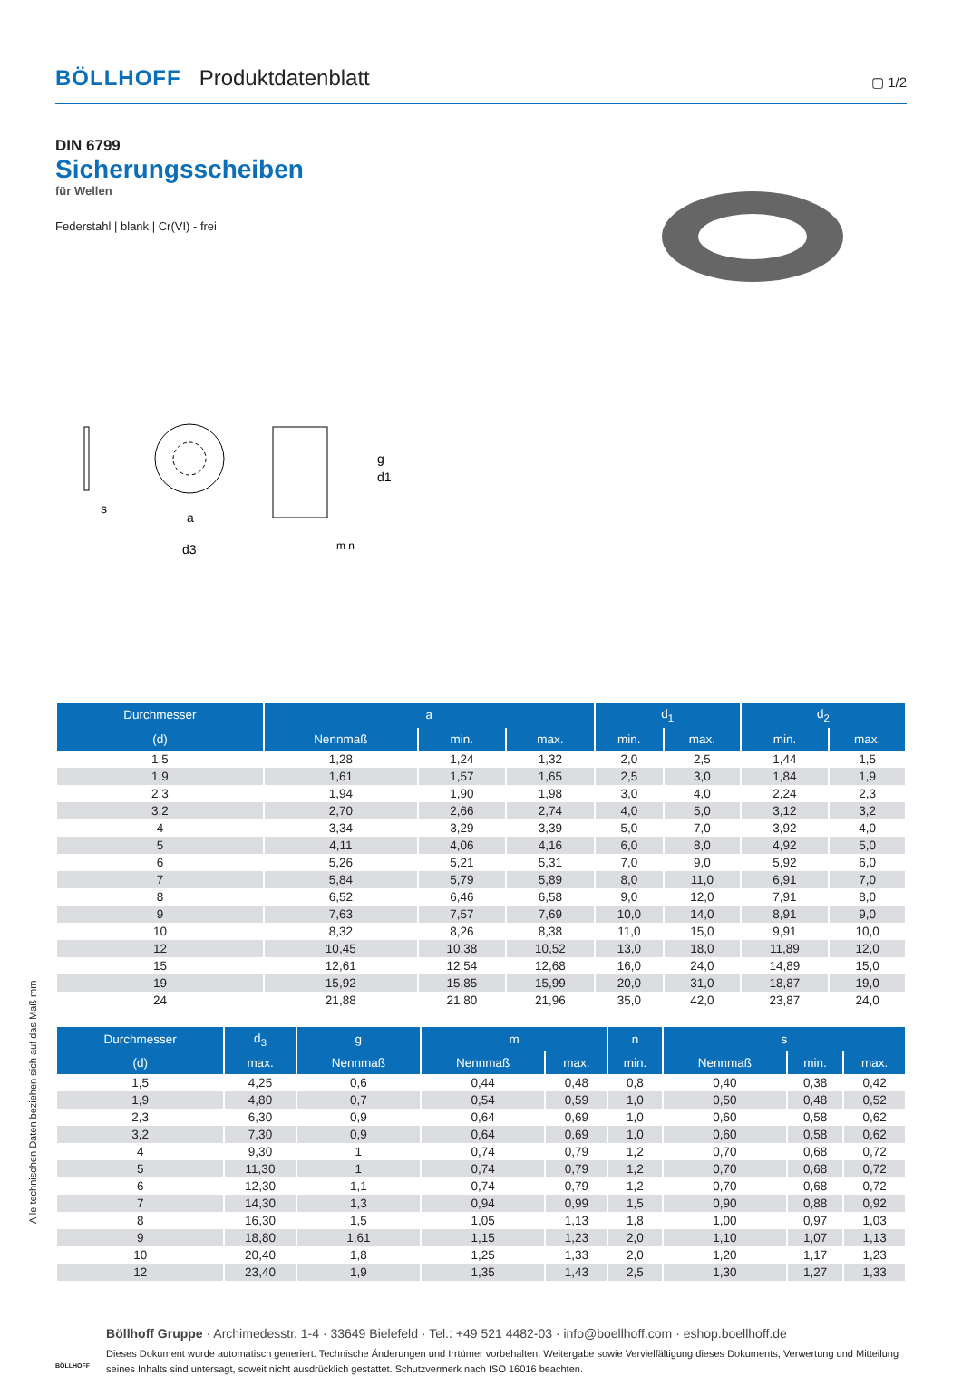BÖLLHOFF Produktdatenblatt ▢ 1/2
DIN 6799
Sicherungsscheiben
für Wellen
Federstahl | blank | Cr(VI) - frei
s
a
d3
g
d1
m n
| Durchmesser | a | | | d<sub>1</sub> | | d<sub>2</sub> | |
| --- | --- | --- | --- | --- | --- | --- | --- |
| (d) | Nennmaß | min. | max. | min. | max. | min. | max. |
| 1,5 | 1,28 | 1,24 | 1,32 | 2,0 | 2,5 | 1,44 | 1,5 |
| 1,9 | 1,61 | 1,57 | 1,65 | 2,5 | 3,0 | 1,84 | 1,9 |
| 2,3 | 1,94 | 1,90 | 1,98 | 3,0 | 4,0 | 2,24 | 2,3 |
| 3,2 | 2,70 | 2,66 | 2,74 | 4,0 | 5,0 | 3,12 | 3,2 |
| 4 | 3,34 | 3,29 | 3,39 | 5,0 | 7,0 | 3,92 | 4,0 |
| 5 | 4,11 | 4,06 | 4,16 | 6,0 | 8,0 | 4,92 | 5,0 |
| 6 | 5,26 | 5,21 | 5,31 | 7,0 | 9,0 | 5,92 | 6,0 |
| 7 | 5,84 | 5,79 | 5,89 | 8,0 | 11,0 | 6,91 | 7,0 |
| 8 | 6,52 | 6,46 | 6,58 | 9,0 | 12,0 | 7,91 | 8,0 |
| 9 | 7,63 | 7,57 | 7,69 | 10,0 | 14,0 | 8,91 | 9,0 |
| 10 | 8,32 | 8,26 | 8,38 | 11,0 | 15,0 | 9,91 | 10,0 |
| 12 | 10,45 | 10,38 | 10,52 | 13,0 | 18,0 | 11,89 | 12,0 |
| 15 | 12,61 | 12,54 | 12,68 | 16,0 | 24,0 | 14,89 | 15,0 |
| 19 | 15,92 | 15,85 | 15,99 | 20,0 | 31,0 | 18,87 | 19,0 |
| 24 | 21,88 | 21,80 | 21,96 | 35,0 | 42,0 | 23,87 | 24,0 |
| Durchmesser | d<sub>3</sub> | g | m | | n | s | | |
| --- | --- | --- | --- | --- | --- | --- | --- | --- |
| (d) | max. | Nennmaß | Nennmaß | max. | min. | Nennmaß | min. | max. |
| 1,5 | 4,25 | 0,6 | 0,44 | 0,48 | 0,8 | 0,40 | 0,38 | 0,42 |
| 1,9 | 4,80 | 0,7 | 0,54 | 0,59 | 1,0 | 0,50 | 0,48 | 0,52 |
| 2,3 | 6,30 | 0,9 | 0,64 | 0,69 | 1,0 | 0,60 | 0,58 | 0,62 |
| 3,2 | 7,30 | 0,9 | 0,64 | 0,69 | 1,0 | 0,60 | 0,58 | 0,62 |
| 4 | 9,30 | 1 | 0,74 | 0,79 | 1,2 | 0,70 | 0,68 | 0,72 |
| 5 | 11,30 | 1 | 0,74 | 0,79 | 1,2 | 0,70 | 0,68 | 0,72 |
| 6 | 12,30 | 1,1 | 0,74 | 0,79 | 1,2 | 0,70 | 0,68 | 0,72 |
| 7 | 14,30 | 1,3 | 0,94 | 0,99 | 1,5 | 0,90 | 0,88 | 0,92 |
| 8 | 16,30 | 1,5 | 1,05 | 1,13 | 1,8 | 1,00 | 0,97 | 1,03 |
| 9 | 18,80 | 1,61 | 1,15 | 1,23 | 2,0 | 1,10 | 1,07 | 1,13 |
| 10 | 20,40 | 1,8 | 1,25 | 1,33 | 2,0 | 1,20 | 1,17 | 1,23 |
| 12 | 23,40 | 1,9 | 1,35 | 1,43 | 2,5 | 1,30 | 1,27 | 1,33 |
BÖLLHOFF
Böllhoff Gruppe · Archimedesstr. 1-4 · 33649 Bielefeld · Tel.: +49 521 4482-03 · info@boellhoff.com · eshop.boellhoff.de
Dieses Dokument wurde automatisch generiert. Technische Änderungen und Irrtümer vorbehalten. Weitergabe sowie Vervielfältigung dieses Dokuments, Verwertung und Mitteilung seines Inhalts sind untersagt, soweit nicht ausdrücklich gestattet. Schutzvermerk nach ISO 16016 beachten.
Alle technischen Daten beziehen sich auf das Maß mm